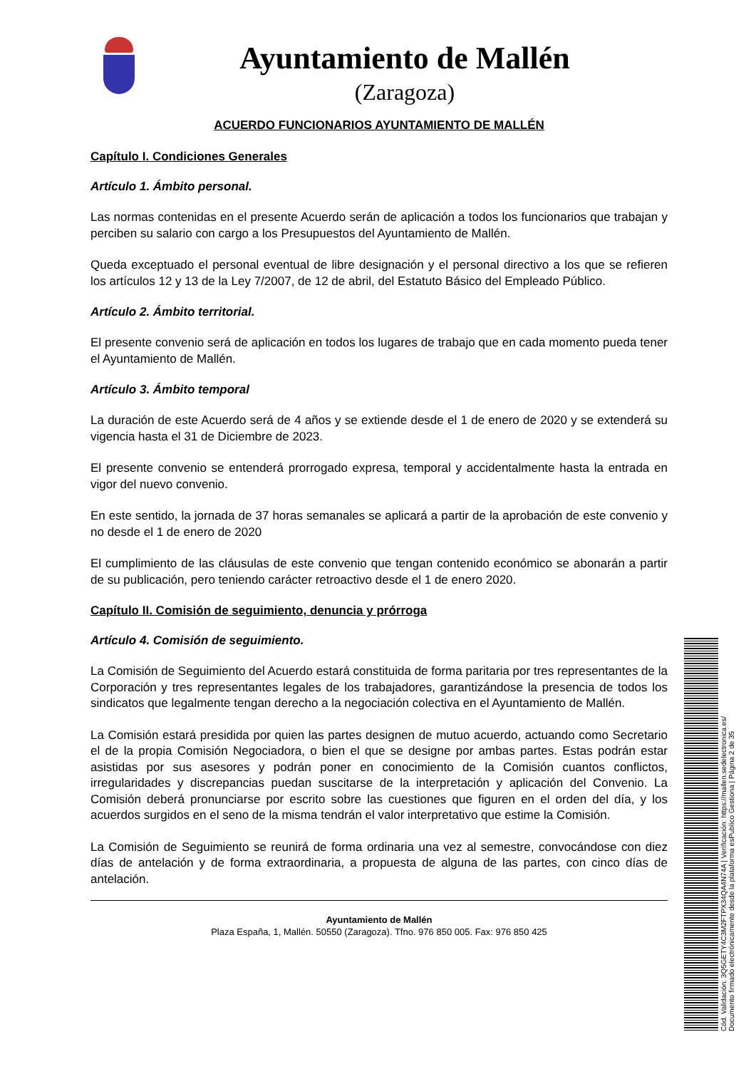Ayuntamiento de Mallén
(Zaragoza)
ACUERDO FUNCIONARIOS AYUNTAMIENTO DE MALLÉN
Capítulo I. Condiciones Generales
Artículo 1. Ámbito personal.
Las normas contenidas en el presente Acuerdo serán de aplicación a todos los funcionarios que trabajan y perciben su salario con cargo a los Presupuestos del Ayuntamiento de Mallén.
Queda exceptuado el personal eventual de libre designación y el personal directivo a los que se refieren los artículos 12 y 13 de la Ley 7/2007, de 12 de abril, del Estatuto Básico del Empleado Público.
Artículo 2. Ámbito territorial.
El presente convenio será de aplicación en todos los lugares de trabajo que en cada momento pueda tener el Ayuntamiento de Mallén.
Artículo 3. Ámbito temporal
La duración de este Acuerdo será de 4 años y se extiende desde el 1 de enero de 2020 y se extenderá su vigencia hasta el 31 de Diciembre de 2023.
El presente convenio se entenderá prorrogado expresa, temporal y accidentalmente hasta la entrada en vigor del nuevo convenio.
En este sentido, la jornada de 37 horas semanales se aplicará a partir de la aprobación de este convenio y no desde el 1 de enero de 2020
El cumplimiento de las cláusulas de este convenio que tengan contenido económico se abonarán a partir de su publicación, pero teniendo carácter retroactivo desde el 1 de enero 2020.
Capítulo II. Comisión de seguimiento, denuncia y prórroga
Artículo 4. Comisión de seguimiento.
La Comisión de Seguimiento del Acuerdo estará constituida de forma paritaria por tres representantes de la Corporación y tres representantes legales de los trabajadores, garantizándose la presencia de todos los sindicatos que legalmente tengan derecho a la negociación colectiva en el Ayuntamiento de Mallén.
La Comisión estará presidida por quien las partes designen de mutuo acuerdo, actuando como Secretario el de la propia Comisión Negociadora, o bien el que se designe por ambas partes. Estas podrán estar asistidas por sus asesores y podrán poner en conocimiento de la Comisión cuantos conflictos, irregularidades y discrepancias puedan suscitarse de la interpretación y aplicación del Convenio. La Comisión deberá pronunciarse por escrito sobre las cuestiones que figuren en el orden del día, y los acuerdos surgidos en el seno de la misma tendrán el valor interpretativo que estime la Comisión.
La Comisión de Seguimiento se reunirá de forma ordinaria una vez al semestre, convocándose con diez días de antelación y de forma extraordinaria, a propuesta de alguna de las partes, con cinco días de antelación.
Ayuntamiento de Mallén
Plaza España, 1, Mallén. 50550 (Zaragoza). Tfno. 976 850 005. Fax: 976 850 425
Cód. Validación: 3Q5GETY4C3M2FTPX34QA4N74A | Verificación: https://mallen.sedelectronica.es/
Documento firmado electrónicamente desde la plataforma esPublico Gestiona | Página 2 de 35